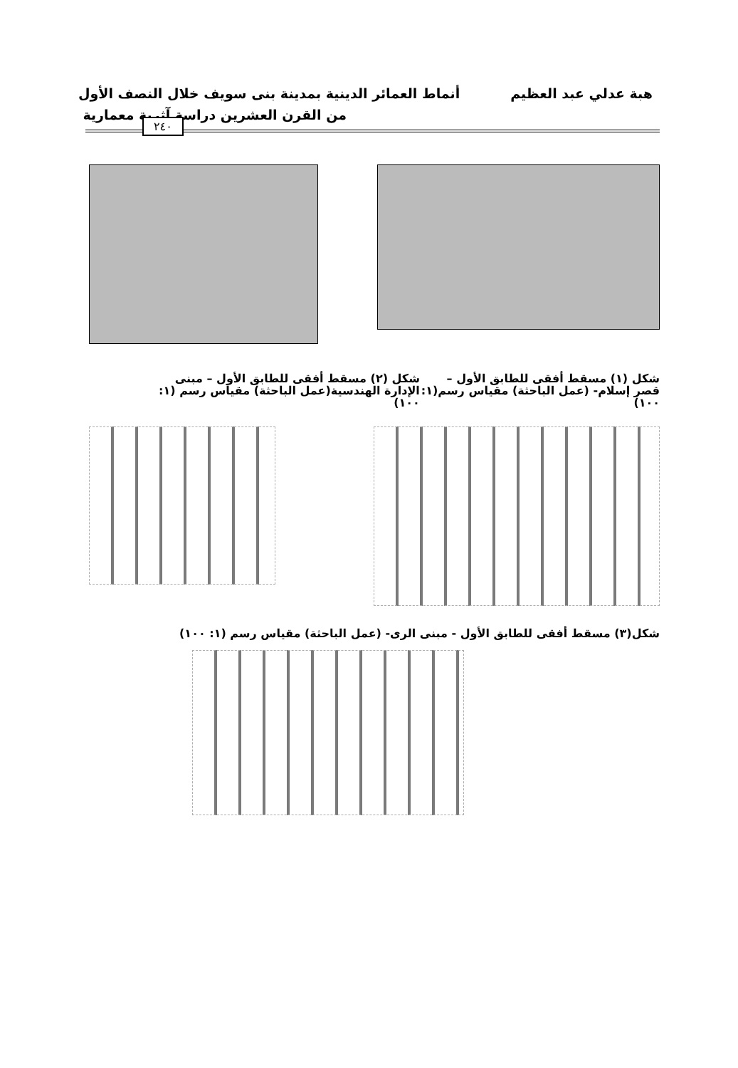هبة عدلي عبد العظيم أنماط العمائر الدينية بمدينة بنى سويف خلال النصف الأول
من القرن العشرين دراسة آثرية معمارية
٢٤٠
شكل (١) مسقط أفقى للطابق الأول – قصر إسلام- (عمل الباحثة) مقياس رسم(١: ١٠٠)
شكل (٢) مسقط أفقى للطابق الأول – مبنى الإدارة الهندسية(عمل الباحثة) مقياس رسم (١: ١٠٠)
شكل(٣) مسقط أفقى للطابق الأول - مبنى الرى- (عمل الباحثة) مقياس رسم (١: ١٠٠)